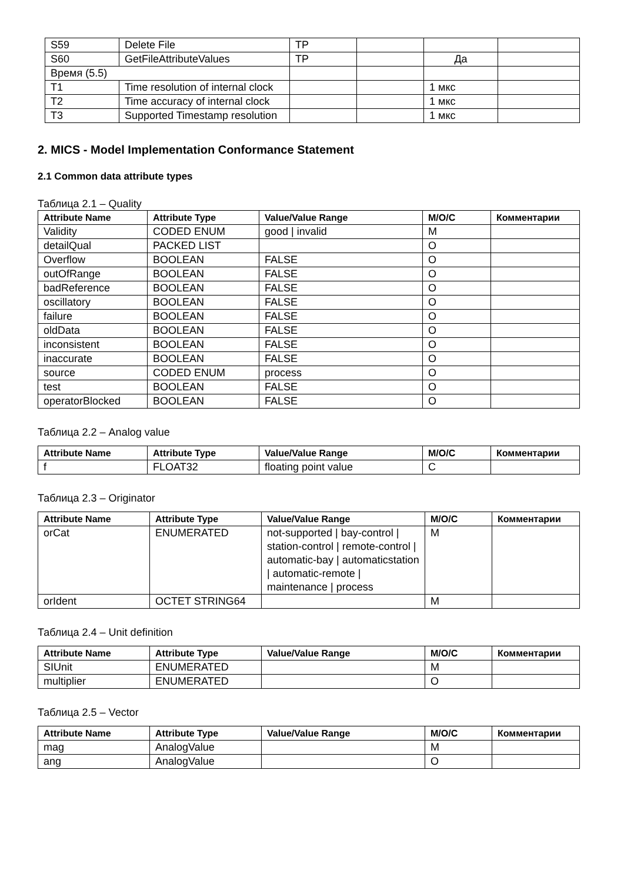| S59 | Delete File | TP | | | |
| S60 | GetFileAttributeValues | TP | | Да | |
| Время (5.5) | | | | | |
| T1 | Time resolution of internal clock | | | 1 мкс | |
| T2 | Time accuracy of internal clock | | | 1 мкс | |
| T3 | Supported Timestamp resolution | | | 1 мкс | |
2. MICS - Model Implementation Conformance Statement
2.1 Common data attribute types
Таблица 2.1 – Quality
| Attribute Name | Attribute Type | Value/Value Range | M/O/C | Комментарии |
| --- | --- | --- | --- | --- |
| Validity | CODED ENUM | good / invalid | M | |
| detailQual | PACKED LIST | | O | |
| Overflow | BOOLEAN | FALSE | O | |
| outOfRange | BOOLEAN | FALSE | O | |
| badReference | BOOLEAN | FALSE | O | |
| oscillatory | BOOLEAN | FALSE | O | |
| failure | BOOLEAN | FALSE | O | |
| oldData | BOOLEAN | FALSE | O | |
| inconsistent | BOOLEAN | FALSE | O | |
| inaccurate | BOOLEAN | FALSE | O | |
| source | CODED ENUM | process | O | |
| test | BOOLEAN | FALSE | O | |
| operatorBlocked | BOOLEAN | FALSE | O | |
Таблица 2.2 – Analog value
| Attribute Name | Attribute Type | Value/Value Range | M/O/C | Комментарии |
| --- | --- | --- | --- | --- |
| f | FLOAT32 | floating point value | C | |
Таблица 2.3 – Originator
| Attribute Name | Attribute Type | Value/Value Range | M/O/C | Комментарии |
| --- | --- | --- | --- | --- |
| orCat | ENUMERATED | not-supported / bay-control / station-control / remote-control / automatic-bay / automaticstation / automatic-remote / maintenance / process | M | |
| orIdent | OCTET STRING64 | | M | |
Таблица 2.4 – Unit definition
| Attribute Name | Attribute Type | Value/Value Range | M/O/C | Комментарии |
| --- | --- | --- | --- | --- |
| SIUnit | ENUMERATED | | M | |
| multiplier | ENUMERATED | | O | |
Таблица 2.5 – Vector
| Attribute Name | Attribute Type | Value/Value Range | M/O/C | Комментарии |
| --- | --- | --- | --- | --- |
| mag | AnalogValue | | M | |
| ang | AnalogValue | | O | |